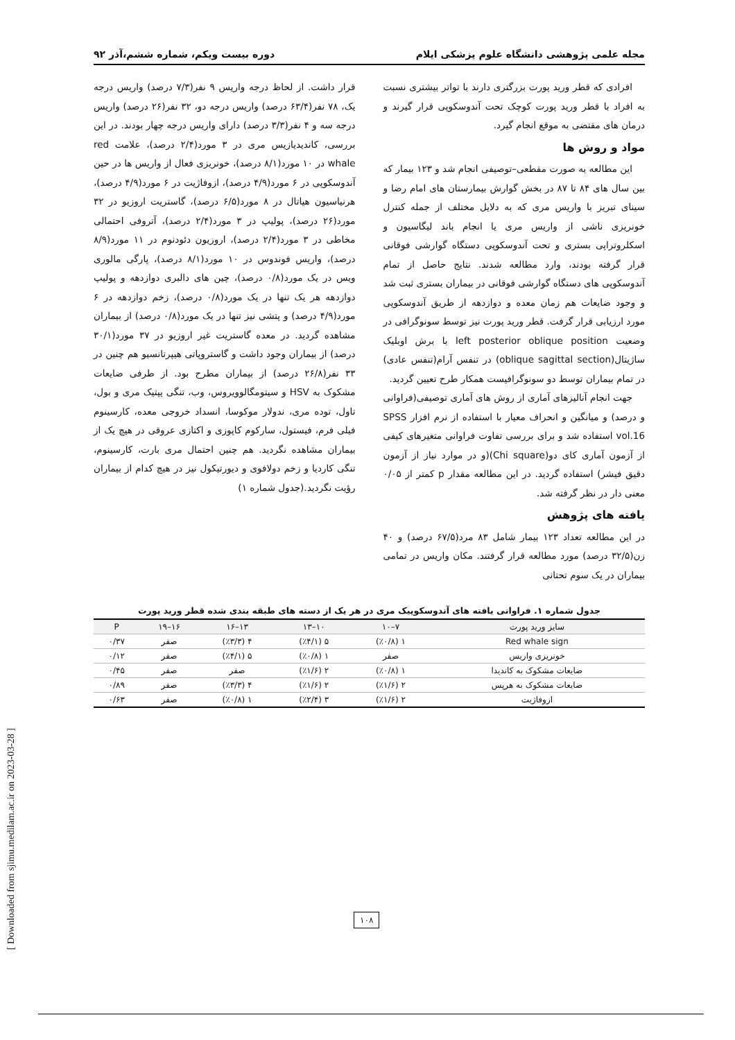مجله علمی پژوهشی دانشگاه علوم پزشکی ایلام دوره بیست ویکم، شماره ششم،آذر ۹۲
افرادی که قطر ورید پورت بزرگتری دارند با تواتر بیشتری نسبت به افراد با قطر ورید پورت کوچک تحت آندوسکوپی قرار گیرند و درمان های مقتضی به موقع انجام گیرد.
مواد و روش ها
این مطالعه به صورت مقطعی–توصیفی انجام شد و ۱۲۳ بیمار که بین سال های ۸۴ تا ۸۷ در بخش گوارش بیمارستان های امام رضا و سینای تبریز با واریس مری که به دلایل مختلف از جمله کنترل خونریزی ناشی از واریس مری یا انجام باند لیگاسیون و اسکلروتراپی بستری و تحت آندوسکوپی دستگاه گوارشی فوقانی قرار گرفته بودند، وارد مطالعه شدند. نتایج حاصل از تمام آندوسکوپی های دستگاه گوارشی فوقانی در بیماران بستری ثبت شد و وجود ضایعات هم زمان معده و دوازدهه از طریق آندوسکوپی مورد ارزیابی قرار گرفت. قطر ورید پورت نیز توسط سونوگرافی در وضعیت left posterior oblique position با برش اوبلیک ساژیتال(oblique sagittal section) در تنفس آرام(تنفس عادی) در تمام بیماران توسط دو سونوگرافیست همکار طرح تعیین گردید.
جهت انجام آنالیزهای آماری از روش های آماری توصیفی(فراوانی و درصد) و میانگین و انحراف معیار با استفاده از نرم افزار SPSS vol.16 استفاده شد و برای بررسی تفاوت فراوانی متغیرهای کیفی از آزمون آماری کای دو(Chi square)(و در موارد نیاز از آزمون دقیق فیشر) استفاده گردید. در این مطالعه مقدار p کمتر از ۰/۰۵ معنی دار در نظر گرفته شد.
یافته های پژوهش
در این مطالعه تعداد ۱۲۳ بیمار شامل ۸۳ مرد(۶۷/۵ درصد) و ۴۰ زن(۳۲/۵ درصد) مورد مطالعه قرار گرفتند. مکان واریس در تمامی بیماران در یک سوم تحتانی
قرار داشت. از لحاظ درجه واریس ۹ نفر(۷/۳ درصد) واریس درجه یک، ۷۸ نفر(۶۳/۴ درصد) واریس درجه دو، ۳۲ نفر(۲۶ درصد) واریس درجه سه و ۴ نفر(۳/۳ درصد) دارای واریس درجه چهار بودند. در این بررسی، کاندیدیازیس مری در ۳ مورد(۲/۴ درصد)، علامت red whale در ۱۰ مورد(۸/۱ درصد)، خونریزی فعال از واریس ها در حین آندوسکوپی در ۶ مورد(۴/۹ درصد)، ازوفاژیت در ۶ مورد(۴/۹ درصد)، هرنیاسیون هیاتال در ۸ مورد(۶/۵ درصد)، گاستریت اروزیو در ۳۲ مورد(۲۶ درصد)، پولیپ در ۳ مورد(۲/۴ درصد)، آتروفی احتمالی مخاطی در ۳ مورد(۲/۴ درصد)، اروزیون دئودنوم در ۱۱ مورد(۸/۹ درصد)، واریس فوندوس در ۱۰ مورد(۸/۱ درصد)، پارگی مالوری ویس در یک مورد(۰/۸ درصد)، چین های دالبری دوازدهه و پولیپ دوازدهه هر یک تنها در یک مورد(۰/۸ درصد)، زخم دوازدهه در ۶ مورد(۴/۹ درصد) و پتشی نیز تنها در یک مورد(۰/۸ درصد) از بیماران مشاهده گردید. در معده گاستریت غیر اروزیو در ۳۷ مورد(۳۰/۱ درصد) از بیماران وجود داشت و گاستروپاتی هیپرتانسیو هم چنین در ۳۳ نفر(۲۶/۸ درصد) از بیماران مطرح بود. از طرفی ضایعات مشکوک به HSV و سیتومگالوویروس، وب، تنگی پپتیک مری و بول، تاول، توده مری، ندولار موکوسا، انسداد خروجی معده، کارسینوم فیلی فرم، فیستول، سارکوم کاپوزی و اکتازی عروقی در هیچ یک از بیماران مشاهده نگردید. هم چنین احتمال مری بارت، کارسینوم، تنگی کاردیا و زخم دولافوی و دیورتیکول نیز در هیچ کدام از بیماران رؤیت نگردید.(جدول شماره ۱)
جدول شماره ۱. فراوانی یافته های آندوسکوپیک مری در هر یک از دسته های طبقه بندی شده قطر ورید پورت
| سایز ورید پورت | ۷–۱۰ | ۱۰–۱۳ | ۱۳–۱۶ | ۱۶–۱۹ | P |
| --- | --- | --- | --- | --- | --- |
| Red whale sign | ۱ (٪۰/۸) | ۵ (٪۴/۱) | ۴ (٪۳/۳) | صفر | ۰/۳۷ |
| خونریزی واریس | صفر | ۱ (٪۰/۸) | ۵ (٪۴/۱) | صفر | ۰/۱۲ |
| ضایعات مشکوک به کاندیدا | ۱ (٪۰/۸) | ۲ (٪۱/۶) | صفر | صفر | ۰/۴۵ |
| ضایعات مشکوک به هرپس | ۲ (٪۱/۶) | ۲ (٪۱/۶) | ۴ (٪۳/۳) | صفر | ۰/۸۹ |
| ازوفاژیت | ۲ (٪۱/۶) | ۳ (٪۲/۴) | ۱ (٪۰/۸) | صفر | ۰/۶۳ |
[ Downloaded from sjimu.medilam.ac.ir on 2023-03-28 ]
۱۰۸